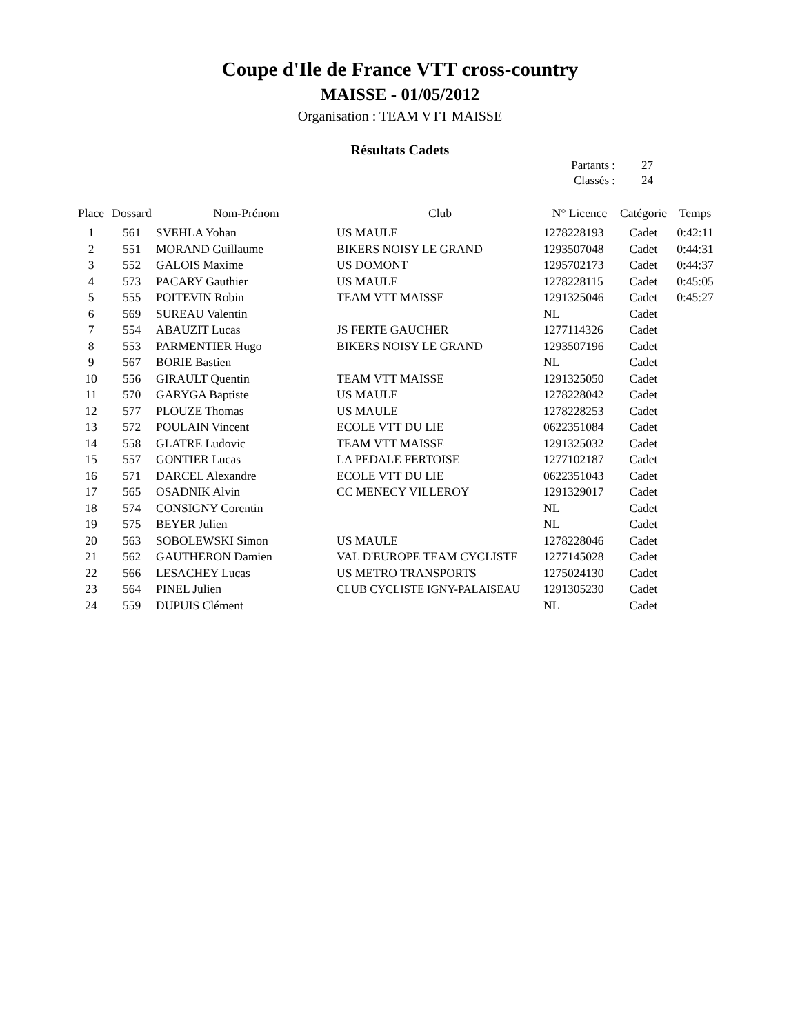Coupe d'Ile de France VTT cross-country
MAISSE - 01/05/2012
Organisation : TEAM VTT MAISSE
Résultats Cadets
| Partants : | 27 |
| Classés : | 24 |
| Place | Dossard | Nom-Prénom | Club | N° Licence | Catégorie | Temps |
| --- | --- | --- | --- | --- | --- | --- |
| 1 | 561 | SVEHLA Yohan | US MAULE | 1278228193 | Cadet | 0:42:11 |
| 2 | 551 | MORAND Guillaume | BIKERS NOISY LE GRAND | 1293507048 | Cadet | 0:44:31 |
| 3 | 552 | GALOIS Maxime | US DOMONT | 1295702173 | Cadet | 0:44:37 |
| 4 | 573 | PACARY Gauthier | US MAULE | 1278228115 | Cadet | 0:45:05 |
| 5 | 555 | POITEVIN Robin | TEAM VTT MAISSE | 1291325046 | Cadet | 0:45:27 |
| 6 | 569 | SUREAU Valentin | | NL | Cadet | |
| 7 | 554 | ABAUZIT Lucas | JS FERTE GAUCHER | 1277114326 | Cadet | |
| 8 | 553 | PARMENTIER Hugo | BIKERS NOISY LE GRAND | 1293507196 | Cadet | |
| 9 | 567 | BORIE Bastien | | NL | Cadet | |
| 10 | 556 | GIRAULT Quentin | TEAM VTT MAISSE | 1291325050 | Cadet | |
| 11 | 570 | GARYGA Baptiste | US MAULE | 1278228042 | Cadet | |
| 12 | 577 | PLOUZE Thomas | US MAULE | 1278228253 | Cadet | |
| 13 | 572 | POULAIN Vincent | ECOLE VTT DU LIE | 0622351084 | Cadet | |
| 14 | 558 | GLATRE Ludovic | TEAM VTT MAISSE | 1291325032 | Cadet | |
| 15 | 557 | GONTIER Lucas | LA PEDALE FERTOISE | 1277102187 | Cadet | |
| 16 | 571 | DARCEL Alexandre | ECOLE VTT DU LIE | 0622351043 | Cadet | |
| 17 | 565 | OSADNIK Alvin | CC MENECY VILLEROY | 1291329017 | Cadet | |
| 18 | 574 | CONSIGNY Corentin | | NL | Cadet | |
| 19 | 575 | BEYER Julien | | NL | Cadet | |
| 20 | 563 | SOBOLEWSKI Simon | US MAULE | 1278228046 | Cadet | |
| 21 | 562 | GAUTHERON Damien | VAL D'EUROPE TEAM CYCLISTE | 1277145028 | Cadet | |
| 22 | 566 | LESACHEY Lucas | US METRO TRANSPORTS | 1275024130 | Cadet | |
| 23 | 564 | PINEL Julien | CLUB CYCLISTE IGNY-PALAISEAU | 1291305230 | Cadet | |
| 24 | 559 | DUPUIS Clément | | NL | Cadet | |